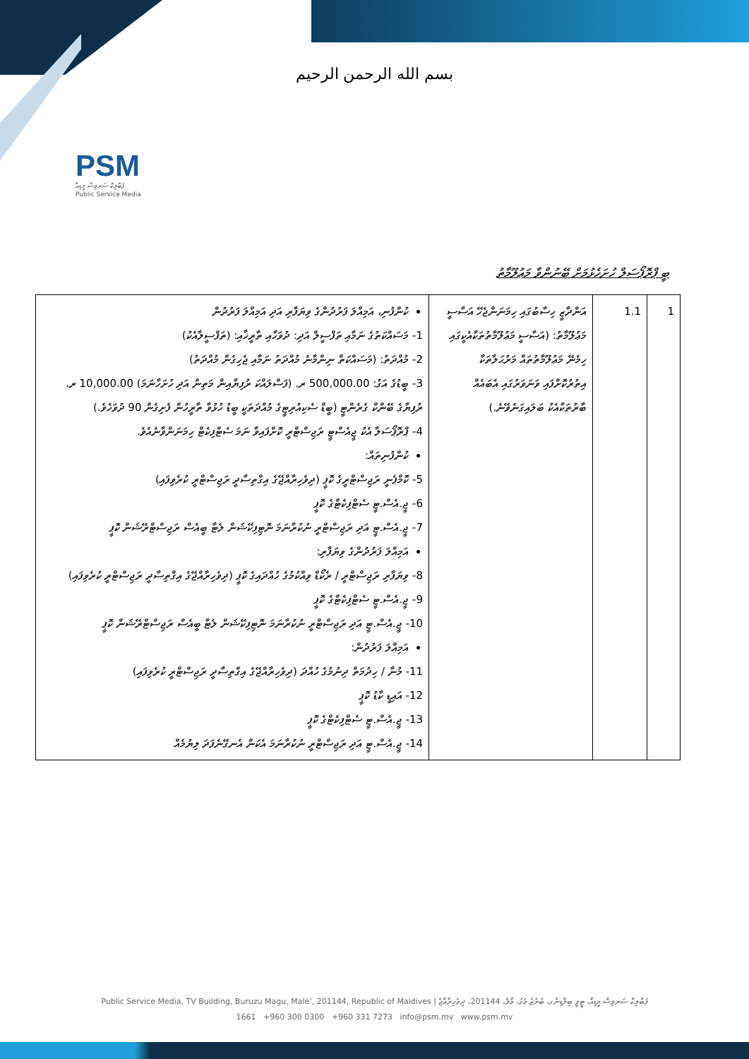بسم الله الرحمن الرحيم
PSM
ޕަބްލިކް ސަރވިސް މީޑިއާ
Public Service Media
ބީ ޕްރޮޕޯސަލް ހުށަހެޅުމަށް ބޭނުންވާ މަޢުލޫމާތު
| 1 | 1.1 | އަންދާޒީ ހިސާބުގައި ހިމަނަންޖެހޭ އަސާސީ މަޢުލޫމާތު: (އަސާސީ މަޢުލޫމާތުތަކާއެކީގައި ހިމެނޭ މަޢުލޫމާތުތައް މަރުޙަލާތަކާ އިތުރުކޮށްފައި ވަނަވަރުގައި އެބައެއް ބާރުތަކާއެކު ބަލައިގަނެވޭނެ.) | ކުންފުނި، އަމިއްލަ ފަރުދުންގެ ވިޔަފާރި އަދި އަމިއްލަ ފަރުދުން 1- މަސައްކަތުގެ ނަމާއި ތަފްސީލް އަދި: ދުވަހާއި ތާރީޚާއި: (ތަފްސީލާއެކު) 2- މުއްދަތު: (މަސައްކަތް ނިންމާނެ މުއްދަތު ނަމާއި ޖެހިގެން މުއްދަތު) 3- ބީޑުގެ އަގު: ‎500,000.00‎ ރ. (ފަސްލައްކަ ރުފިޔާއިން މަތިން އަދި ހުށަހާނަމަ) ‎10,000.00‎ ރ. ރުފިޔާގެ ބޭންކް ގެރެންޓީ (ބީޑް ސެކިއުރިޓީގެ މުއްދަތަކީ ބީޑު ހުޅުވާ ތާރީހުން ފެށިގެން 90 ދުވަހެވެ.) 4- ޕްރޮޕޯސަލާ އެކު ޖީއެސްޓީ ރަޖިސްޓްރީ ކޮށްފައިވާ ނަމަ ސެޓްފިކެޓް ހިމަނަންވާނެއެވެ. ކުންފުނިތައް: 5- ކޮމްޕެނީ ރަޖިސްޓްރީގެ ކޮޕީ (ދިވެހިރާއްޖޭގެ އިގްތިސާދީ ރަޖިސްޓްރީ ކުރެވިފައި) 6- ޖީ.އެސް.ޓީ ސެޓްފިކެޓްގެ ކޮޕީ 7- ޖީ.އެސް.ޓީ އަދި ރަޖިސްޓްރީ ނުކުރާނަމަ ނޮޓިފިކޭޝަން ލެޓާ ބީއެސް ރަޖިސްޓްރޭޝަން ކޮޕީ އަމިއްލަ ފަރުދުންގެ ވިޔަފާރި: 8- ވިޔަފާރި ރަޖިސްޓްރީ / ރެކޯޑް ވިއްކުމުގެ ހުއްދައިގެ ކޮޕީ (ދިވެހިރާއްޖޭގެ އިގްތިސާދީ ރަޖިސްޓްރީ ކުރެވިފައި) 9- ޖީ.އެސް.ޓީ ސެޓްފިކެޓްގެ ކޮޕީ 10- ޖީ.އެސް.ޓީ އަދި ރަޖިސްޓްރީ ނުކުރާނަމަ ނޮޓިފިކޭޝަން ލެޓާ ބީއެސް ރަޖިސްޓްރޭޝަން ކޮޕީ އަމިއްލަ ފަރުދުން: 11- މުނާ / ހިދުމަތް ދިނުމުގެ ހުއްދަ (ދިވެހިރާއްޖޭގެ އިގްތިސާދީ ރަޖިސްޓްރީ ކުރެވިފައި) 12- އައިޑީ ކާޑު ކޮޕީ 13- ޖީ.އެސް.ޓީ ސެޓްފިކެޓްގެ ކޮޕީ 14- ޖީ.އެސް.ޓީ އަދި ރަޖިސްޓްރީ ނުކުރާނަމަ އެކަން އެނގޭނެފަދަ ލިޔުމެއް |
Public Service Media, TV Building, Buruzu Magu, Male’, 201144, Republic of Maldives | ޕަބްލިކް ސަރވިސް މީޑިއާ، ޓީވީ ބިލްޑިންގ، ބުރުޒު މަގު، މާލެ، 201144، ދިވެހިރާއްޖެ
1661 +960 300 0300 +960 331 7273 info@psm.mv www.psm.mv